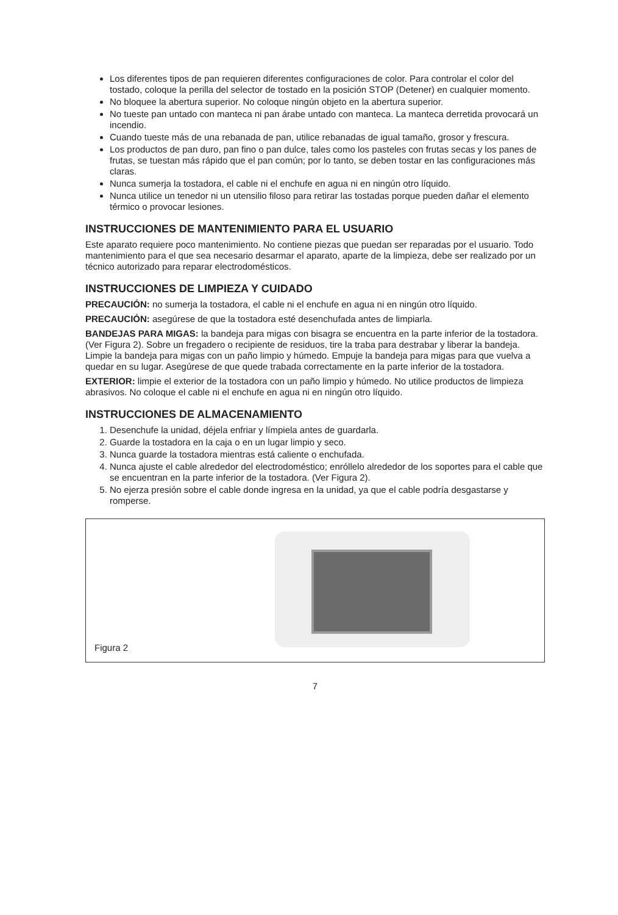Los diferentes tipos de pan requieren diferentes configuraciones de color. Para controlar el color del tostado, coloque la perilla del selector de tostado en la posición STOP (Detener) en cualquier momento.
No bloquee la abertura superior. No coloque ningún objeto en la abertura superior.
No tueste pan untado con manteca ni pan árabe untado con manteca. La manteca derretida provocará un incendio.
Cuando tueste más de una rebanada de pan, utilice rebanadas de igual tamaño, grosor y frescura.
Los productos de pan duro, pan fino o pan dulce, tales como los pasteles con frutas secas y los panes de frutas, se tuestan más rápido que el pan común; por lo tanto, se deben tostar en las configuraciones más claras.
Nunca sumerja la tostadora, el cable ni el enchufe en agua ni en ningún otro líquido.
Nunca utilice un tenedor ni un utensilio filoso para retirar las tostadas porque pueden dañar el elemento térmico o provocar lesiones.
INSTRUCCIONES DE MANTENIMIENTO PARA EL USUARIO
Este aparato requiere poco mantenimiento. No contiene piezas que puedan ser reparadas por el usuario. Todo mantenimiento para el que sea necesario desarmar el aparato, aparte de la limpieza, debe ser realizado por un técnico autorizado para reparar electrodomésticos.
INSTRUCCIONES DE LIMPIEZA Y CUIDADO
PRECAUCIÓN: no sumerja la tostadora, el cable ni el enchufe en agua ni en ningún otro líquido.
PRECAUCIÓN: asegúrese de que la tostadora esté desenchufada antes de limpiarla.
BANDEJAS PARA MIGAS: la bandeja para migas con bisagra se encuentra en la parte inferior de la tostadora. (Ver Figura 2). Sobre un fregadero o recipiente de residuos, tire la traba para destrabar y liberar la bandeja. Limpie la bandeja para migas con un paño limpio y húmedo. Empuje la bandeja para migas para que vuelva a quedar en su lugar. Asegúrese de que quede trabada correctamente en la parte inferior de la tostadora.
EXTERIOR: limpie el exterior de la tostadora con un paño limpio y húmedo. No utilice productos de limpieza abrasivos. No coloque el cable ni el enchufe en agua ni en ningún otro líquido.
INSTRUCCIONES DE ALMACENAMIENTO
1. Desenchufe la unidad, déjela enfriar y límpiela antes de guardarla.
2. Guarde la tostadora en la caja o en un lugar limpio y seco.
3. Nunca guarde la tostadora mientras está caliente o enchufada.
4. Nunca ajuste el cable alrededor del electrodoméstico; enróllelo alrededor de los soportes para el cable que se encuentran en la parte inferior de la tostadora. (Ver Figura 2).
5. No ejerza presión sobre el cable donde ingresa en la unidad, ya que el cable podría desgastarse y romperse.
Figura 2
7